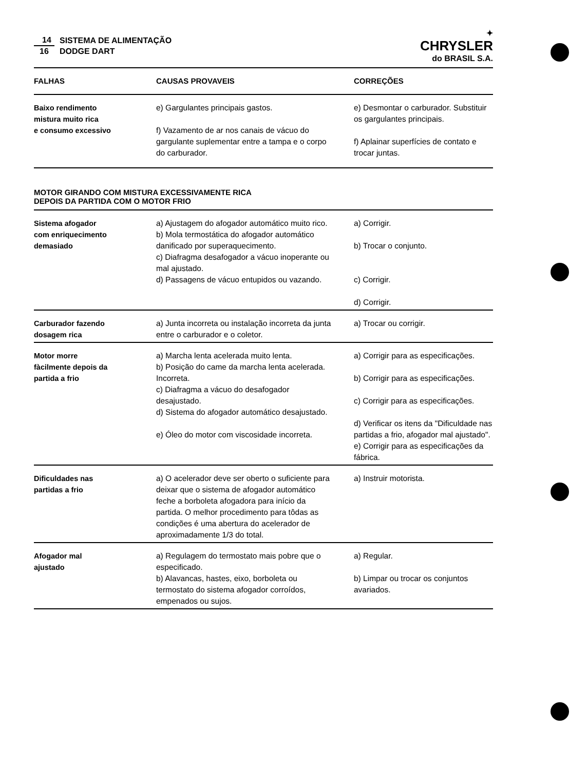14
16
SISTEMA DE ALIMENTAÇÃO
DODGE DART
✦
CHRYSLER
do BRASIL S.A.
| FALHAS | CAUSAS PROVAVEIS | CORREÇÕES |
| --- | --- | --- |
| Baixo rendimento mistura muito rica e consumo excessivo | e) Gargulantes principais gastos. f) Vazamento de ar nos canais de vácuo do gargulante suplementar entre a tampa e o corpo do carburador. | e) Desmontar o carburador. Substituir os gargulantes principais. f) Aplainar superfícies de contato e trocar juntas. |
MOTOR GIRANDO COM MISTURA EXCESSIVAMENTE RICA
DEPOIS DA PARTIDA COM O MOTOR FRIO
| Sistema afogador com enriquecimento demasiado | a) Ajustagem do afogador automático muito rico. b) Mola termostática do afogador automático danificado por superaquecimento. c) Diafragma desafogador a vácuo inoperante ou mal ajustado. d) Passagens de vácuo entupidos ou vazando. | a) Corrigir. b) Trocar o conjunto. c) Corrigir. d) Corrigir. |
| Carburador fazendo dosagem rica | a) Junta incorreta ou instalação incorreta da junta entre o carburador e o coletor. | a) Trocar ou corrigir. |
| Motor morre fàcilmente depois da partida a frio | a) Marcha lenta acelerada muito lenta. b) Posição do came da marcha lenta acelerada. Incorreta. c) Diafragma a vácuo do desafogador desajustado. d) Sistema do afogador automático desajustado. e) Óleo do motor com viscosidade incorreta. | a) Corrigir para as especificações. b) Corrigir para as especificações. c) Corrigir para as especificações. d) Verificar os itens da "Dificuldade nas partidas a frio, afogador mal ajustado". e) Corrigir para as especificações da fábrica. |
| Dificuldades nas partidas a frio | a) O acelerador deve ser oberto o suficiente para deixar que o sistema de afogador automático feche a borboleta afogadora para início da partida. O melhor procedimento para tôdas as condições é uma abertura do acelerador de aproximadamente 1/3 do total. | a) Instruir motorista. |
| Afogador mal ajustado | a) Regulagem do termostato mais pobre que o especificado. b) Alavancas, hastes, eixo, borboleta ou termostato do sistema afogador corroídos, empenados ou sujos. | a) Regular. b) Limpar ou trocar os conjuntos avariados. |